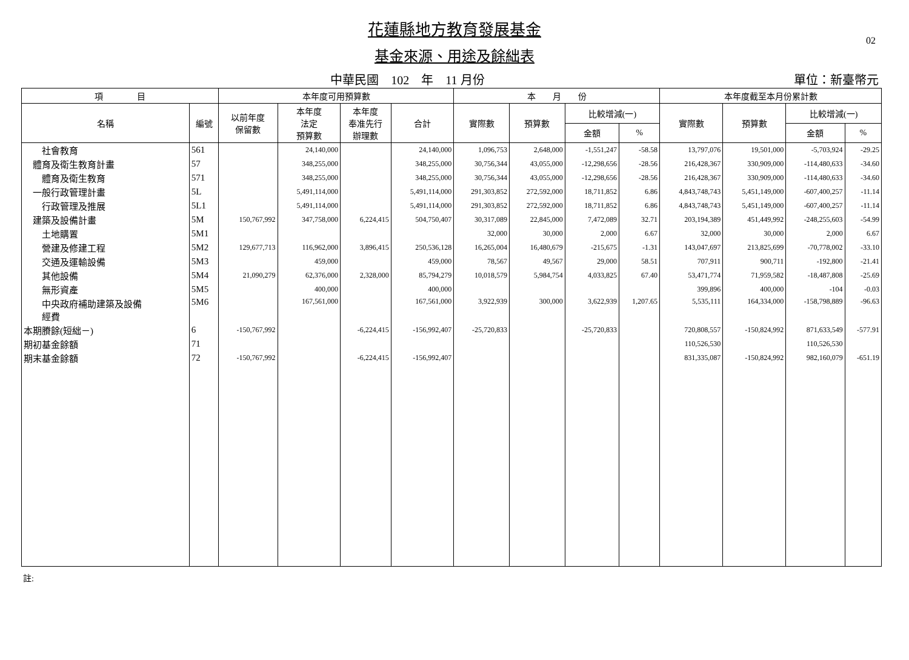02
花蓮縣地方教育發展基金
基金來源、用途及餘絀表
中華民國　102　年　11 月份 單位：新臺幣元
| 項 目 | | 本年度可用預算數 | | | | 本 月 份 | | | | 本年度截至本月份累計數 | | | |
| --- | --- | --- | --- | --- | --- | --- | --- | --- | --- | --- | --- | --- | --- |
| 名稱 | 編號 | 以前年度 保留數 | 本年度 法定 預算數 | 本年度 奉准先行 辦理數 | 合計 | 實際數 | 預算數 | 比較增減(一) | | 實際數 | 預算數 | 比較增減(一) | |
| | | | | | | | | 金額 | % | | | 金額 | % |
| 社會教育 | 561 | | 24,140,000 | | 24,140,000 | 1,096,753 | 2,648,000 | -1,551,247 | -58.58 | 13,797,076 | 19,501,000 | -5,703,924 | -29.25 |
| 體育及衛生教育計畫 | 57 | | 348,255,000 | | 348,255,000 | 30,756,344 | 43,055,000 | -12,298,656 | -28.56 | 216,428,367 | 330,909,000 | -114,480,633 | -34.60 |
| 體育及衛生教育 | 571 | | 348,255,000 | | 348,255,000 | 30,756,344 | 43,055,000 | -12,298,656 | -28.56 | 216,428,367 | 330,909,000 | -114,480,633 | -34.60 |
| 一般行政管理計畫 | 5L | | 5,491,114,000 | | 5,491,114,000 | 291,303,852 | 272,592,000 | 18,711,852 | 6.86 | 4,843,748,743 | 5,451,149,000 | -607,400,257 | -11.14 |
| 行政管理及推展 | 5L1 | | 5,491,114,000 | | 5,491,114,000 | 291,303,852 | 272,592,000 | 18,711,852 | 6.86 | 4,843,748,743 | 5,451,149,000 | -607,400,257 | -11.14 |
| 建築及設備計畫 | 5M | 150,767,992 | 347,758,000 | 6,224,415 | 504,750,407 | 30,317,089 | 22,845,000 | 7,472,089 | 32.71 | 203,194,389 | 451,449,992 | -248,255,603 | -54.99 |
| 土地購置 | 5M1 | | | | | 32,000 | 30,000 | 2,000 | 6.67 | 32,000 | 30,000 | 2,000 | 6.67 |
| 營建及修建工程 | 5M2 | 129,677,713 | 116,962,000 | 3,896,415 | 250,536,128 | 16,265,004 | 16,480,679 | -215,675 | -1.31 | 143,047,697 | 213,825,699 | -70,778,002 | -33.10 |
| 交通及運輸設備 | 5M3 | | 459,000 | | 459,000 | 78,567 | 49,567 | 29,000 | 58.51 | 707,911 | 900,711 | -192,800 | -21.41 |
| 其他設備 | 5M4 | 21,090,279 | 62,376,000 | 2,328,000 | 85,794,279 | 10,018,579 | 5,984,754 | 4,033,825 | 67.40 | 53,471,774 | 71,959,582 | -18,487,808 | -25.69 |
| 無形資產 | 5M5 | | 400,000 | | 400,000 | | | | | 399,896 | 400,000 | -104 | -0.03 |
| 中央政府補助建築及設備 經費 | 5M6 | | 167,561,000 | | 167,561,000 | 3,922,939 | 300,000 | 3,622,939 | 1,207.65 | 5,535,111 | 164,334,000 | -158,798,889 | -96.63 |
| 本期賸餘(短絀－) | 6 | -150,767,992 | | -6,224,415 | -156,992,407 | -25,720,833 | | -25,720,833 | | 720,808,557 | -150,824,992 | 871,633,549 | -577.91 |
| 期初基金餘額 | 71 | | | | | | | | | 110,526,530 | | 110,526,530 | |
| 期末基金餘額 | 72 | -150,767,992 | | -6,224,415 | -156,992,407 | | | | | 831,335,087 | -150,824,992 | 982,160,079 | -651.19 |
註: